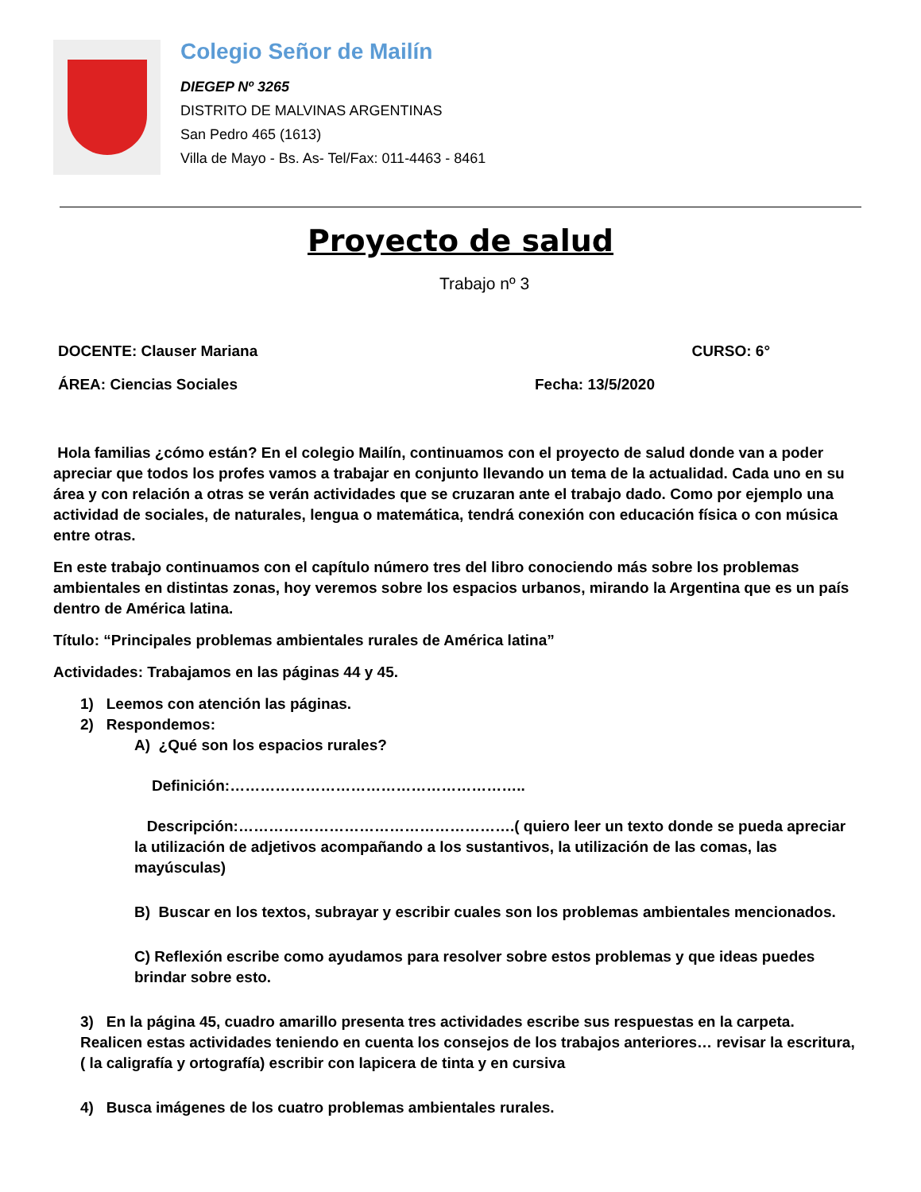Colegio Señor de Mailín
DIEGEP Nº 3265
DISTRITO DE MALVINAS ARGENTINAS
San Pedro 465 (1613)
Villa de Mayo - Bs. As- Tel/Fax: 011-4463 - 8461
Proyecto de salud
Trabajo nº 3
DOCENTE: Clauser Mariana CURSO: 6°
ÁREA: Ciencias Sociales Fecha: 13/5/2020
Hola familias ¿cómo están? En el colegio Mailín, continuamos con el proyecto de salud donde van a poder apreciar que todos los profes vamos a trabajar en conjunto llevando un tema de la actualidad. Cada uno en su área y con relación a otras se verán actividades que se cruzaran ante el trabajo dado. Como por ejemplo una actividad de sociales, de naturales, lengua o matemática, tendrá conexión con educación física o con música entre otras.
En este trabajo continuamos con el capítulo número tres del libro conociendo más sobre los problemas ambientales en distintas zonas, hoy veremos sobre los espacios urbanos, mirando la Argentina que es un país dentro de América latina.
Título: “Principales problemas ambientales rurales de América latina”
Actividades: Trabajamos en las páginas 44 y 45.
1) Leemos con atención las páginas.
2) Respondemos:
A) ¿Qué son los espacios rurales?
Definición:…………………………………………………..
Descripción:……………………………………………….( quiero leer un texto donde se pueda apreciar la utilización de adjetivos acompañando a los sustantivos, la utilización de las comas, las mayúsculas)
B) Buscar en los textos, subrayar y escribir cuales son los problemas ambientales mencionados.
C) Reflexión escribe como ayudamos para resolver sobre estos problemas y que ideas puedes brindar sobre esto.
3) En la página 45, cuadro amarillo presenta tres actividades escribe sus respuestas en la carpeta. Realicen estas actividades teniendo en cuenta los consejos de los trabajos anteriores… revisar la escritura, ( la caligrafía y ortografía) escribir con lapicera de tinta y en cursiva
4) Busca imágenes de los cuatro problemas ambientales rurales.